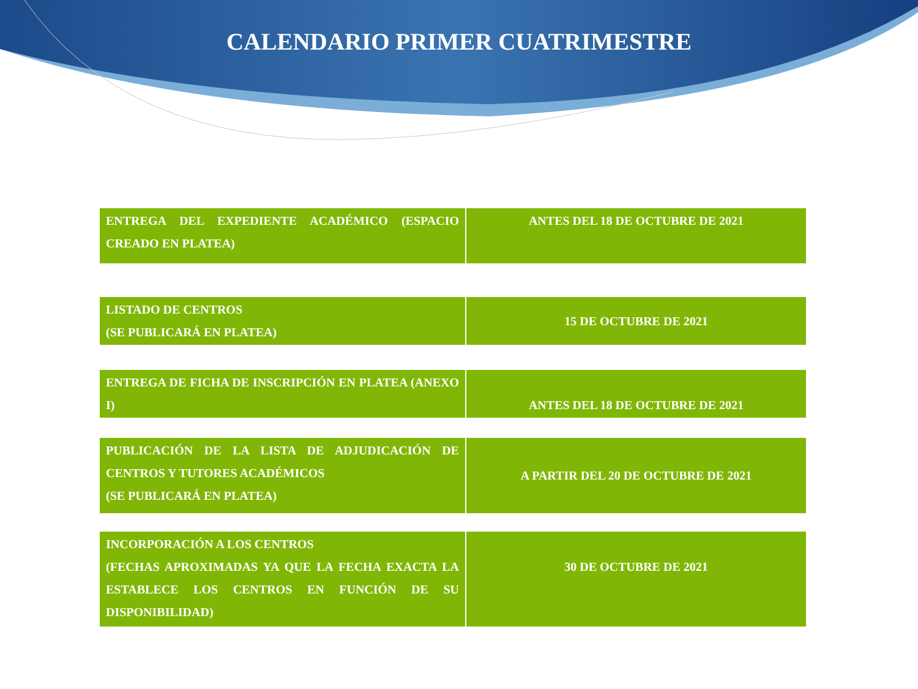CALENDARIO PRIMER CUATRIMESTRE
| ENTREGA DEL EXPEDIENTE ACADÉMICO (ESPACIO CREADO EN PLATEA) | ANTES DEL 18 DE OCTUBRE DE 2021 |
| LISTADO DE CENTROS (SE PUBLICARÁ EN PLATEA) | 15 DE OCTUBRE DE 2021 |
| ENTREGA DE FICHA DE INSCRIPCIÓN EN PLATEA (ANEXO I) | ANTES DEL 18 DE OCTUBRE DE 2021 |
| PUBLICACIÓN DE LA LISTA DE ADJUDICACIÓN DE CENTROS Y TUTORES ACADÉMICOS (SE PUBLICARÁ EN PLATEA) | A PARTIR DEL 20 DE OCTUBRE DE 2021 |
| INCORPORACIÓN A LOS CENTROS (FECHAS APROXIMADAS YA QUE LA FECHA EXACTA LA ESTABLECE LOS CENTROS EN FUNCIÓN DE SU DISPONIBILIDAD) | 30 DE OCTUBRE DE 2021 |